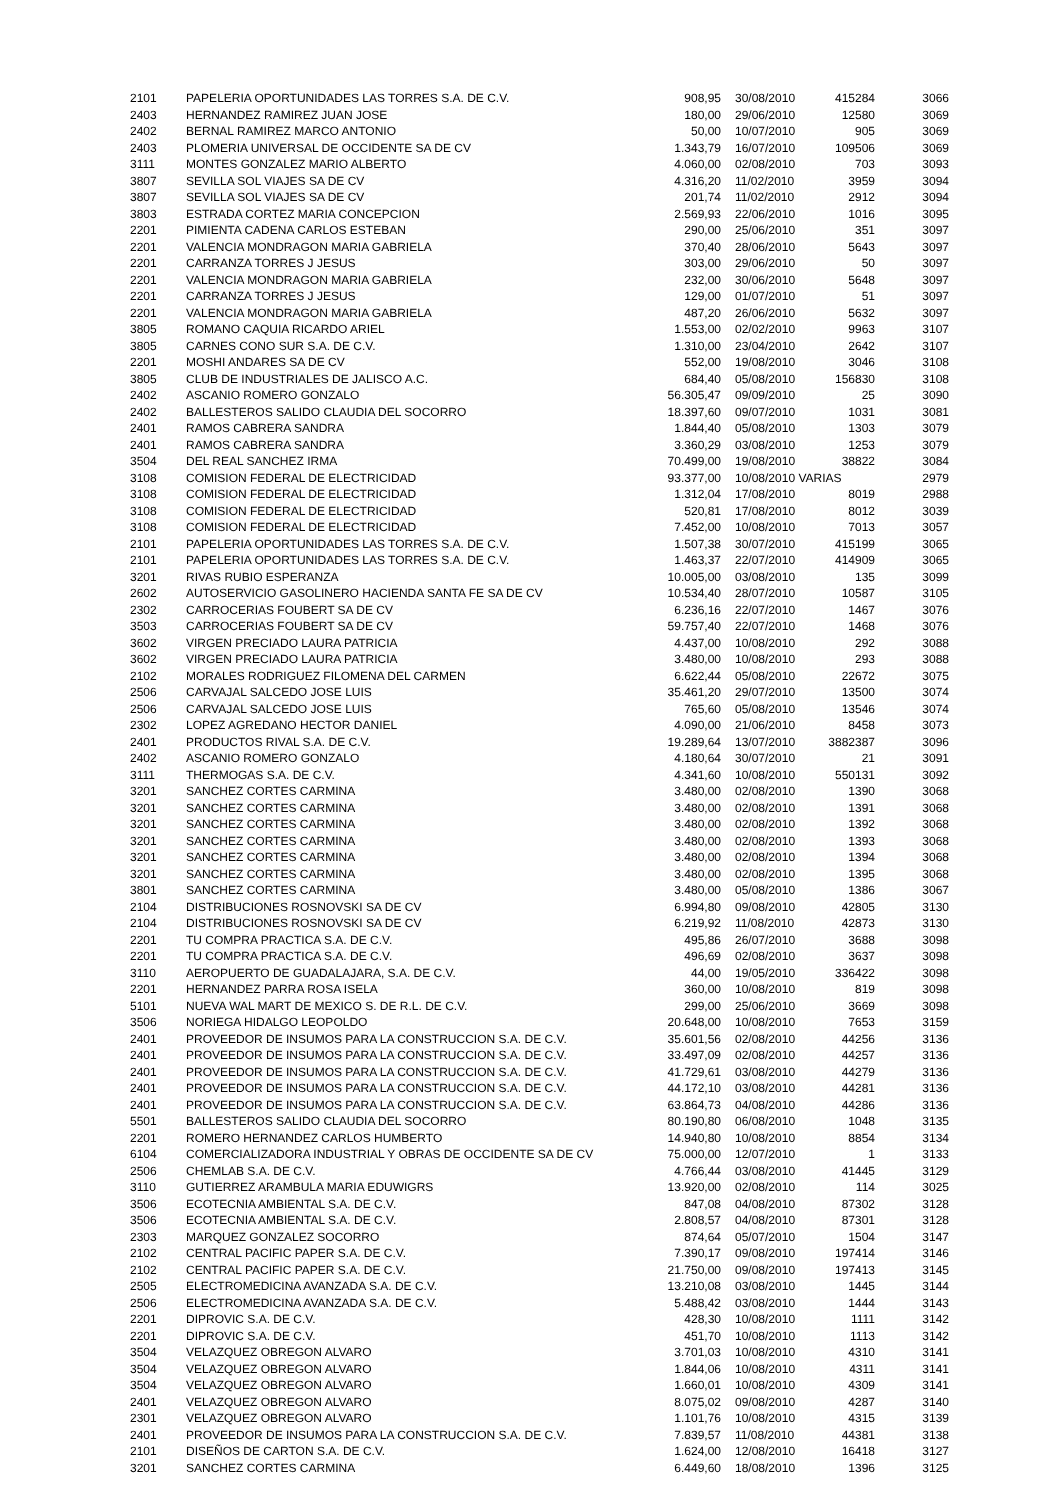| 2101 | PAPELERIA OPORTUNIDADES LAS TORRES S.A. DE C.V. | 908,95 | 30/08/2010 | 415284 | 3066 |
| 2403 | HERNANDEZ RAMIREZ JUAN JOSE | 180,00 | 29/06/2010 | 12580 | 3069 |
| 2402 | BERNAL RAMIREZ MARCO ANTONIO | 50,00 | 10/07/2010 | 905 | 3069 |
| 2403 | PLOMERIA UNIVERSAL DE OCCIDENTE SA DE CV | 1.343,79 | 16/07/2010 | 109506 | 3069 |
| 3111 | MONTES GONZALEZ MARIO ALBERTO | 4.060,00 | 02/08/2010 | 703 | 3093 |
| 3807 | SEVILLA SOL VIAJES SA DE CV | 4.316,20 | 11/02/2010 | 3959 | 3094 |
| 3807 | SEVILLA SOL VIAJES SA DE CV | 201,74 | 11/02/2010 | 2912 | 3094 |
| 3803 | ESTRADA CORTEZ MARIA CONCEPCION | 2.569,93 | 22/06/2010 | 1016 | 3095 |
| 2201 | PIMIENTA CADENA CARLOS ESTEBAN | 290,00 | 25/06/2010 | 351 | 3097 |
| 2201 | VALENCIA MONDRAGON MARIA GABRIELA | 370,40 | 28/06/2010 | 5643 | 3097 |
| 2201 | CARRANZA TORRES J JESUS | 303,00 | 29/06/2010 | 50 | 3097 |
| 2201 | VALENCIA MONDRAGON MARIA GABRIELA | 232,00 | 30/06/2010 | 5648 | 3097 |
| 2201 | CARRANZA TORRES J JESUS | 129,00 | 01/07/2010 | 51 | 3097 |
| 2201 | VALENCIA MONDRAGON MARIA GABRIELA | 487,20 | 26/06/2010 | 5632 | 3097 |
| 3805 | ROMANO CAQUIA RICARDO ARIEL | 1.553,00 | 02/02/2010 | 9963 | 3107 |
| 3805 | CARNES CONO SUR S.A. DE C.V. | 1.310,00 | 23/04/2010 | 2642 | 3107 |
| 2201 | MOSHI ANDARES SA DE CV | 552,00 | 19/08/2010 | 3046 | 3108 |
| 3805 | CLUB DE INDUSTRIALES DE JALISCO A.C. | 684,40 | 05/08/2010 | 156830 | 3108 |
| 2402 | ASCANIO ROMERO GONZALO | 56.305,47 | 09/09/2010 | 25 | 3090 |
| 2402 | BALLESTEROS SALIDO CLAUDIA DEL SOCORRO | 18.397,60 | 09/07/2010 | 1031 | 3081 |
| 2401 | RAMOS CABRERA SANDRA | 1.844,40 | 05/08/2010 | 1303 | 3079 |
| 2401 | RAMOS CABRERA SANDRA | 3.360,29 | 03/08/2010 | 1253 | 3079 |
| 3504 | DEL REAL SANCHEZ IRMA | 70.499,00 | 19/08/2010 | 38822 | 3084 |
| 3108 | COMISION FEDERAL DE ELECTRICIDAD | 93.377,00 | 10/08/2010 VARIAS | | 2979 |
| 3108 | COMISION FEDERAL DE ELECTRICIDAD | 1.312,04 | 17/08/2010 | 8019 | 2988 |
| 3108 | COMISION FEDERAL DE ELECTRICIDAD | 520,81 | 17/08/2010 | 8012 | 3039 |
| 3108 | COMISION FEDERAL DE ELECTRICIDAD | 7.452,00 | 10/08/2010 | 7013 | 3057 |
| 2101 | PAPELERIA OPORTUNIDADES LAS TORRES S.A. DE C.V. | 1.507,38 | 30/07/2010 | 415199 | 3065 |
| 2101 | PAPELERIA OPORTUNIDADES LAS TORRES S.A. DE C.V. | 1.463,37 | 22/07/2010 | 414909 | 3065 |
| 3201 | RIVAS RUBIO ESPERANZA | 10.005,00 | 03/08/2010 | 135 | 3099 |
| 2602 | AUTOSERVICIO GASOLINERO HACIENDA SANTA FE SA DE CV | 10.534,40 | 28/07/2010 | 10587 | 3105 |
| 2302 | CARROCERIAS FOUBERT SA DE CV | 6.236,16 | 22/07/2010 | 1467 | 3076 |
| 3503 | CARROCERIAS FOUBERT SA DE CV | 59.757,40 | 22/07/2010 | 1468 | 3076 |
| 3602 | VIRGEN PRECIADO LAURA PATRICIA | 4.437,00 | 10/08/2010 | 292 | 3088 |
| 3602 | VIRGEN PRECIADO LAURA PATRICIA | 3.480,00 | 10/08/2010 | 293 | 3088 |
| 2102 | MORALES RODRIGUEZ FILOMENA DEL CARMEN | 6.622,44 | 05/08/2010 | 22672 | 3075 |
| 2506 | CARVAJAL SALCEDO JOSE LUIS | 35.461,20 | 29/07/2010 | 13500 | 3074 |
| 2506 | CARVAJAL SALCEDO JOSE LUIS | 765,60 | 05/08/2010 | 13546 | 3074 |
| 2302 | LOPEZ AGREDANO HECTOR DANIEL | 4.090,00 | 21/06/2010 | 8458 | 3073 |
| 2401 | PRODUCTOS RIVAL S.A. DE C.V. | 19.289,64 | 13/07/2010 | 3882387 | 3096 |
| 2402 | ASCANIO ROMERO GONZALO | 4.180,64 | 30/07/2010 | 21 | 3091 |
| 3111 | THERMOGAS S.A. DE C.V. | 4.341,60 | 10/08/2010 | 550131 | 3092 |
| 3201 | SANCHEZ CORTES CARMINA | 3.480,00 | 02/08/2010 | 1390 | 3068 |
| 3201 | SANCHEZ CORTES CARMINA | 3.480,00 | 02/08/2010 | 1391 | 3068 |
| 3201 | SANCHEZ CORTES CARMINA | 3.480,00 | 02/08/2010 | 1392 | 3068 |
| 3201 | SANCHEZ CORTES CARMINA | 3.480,00 | 02/08/2010 | 1393 | 3068 |
| 3201 | SANCHEZ CORTES CARMINA | 3.480,00 | 02/08/2010 | 1394 | 3068 |
| 3201 | SANCHEZ CORTES CARMINA | 3.480,00 | 02/08/2010 | 1395 | 3068 |
| 3801 | SANCHEZ CORTES CARMINA | 3.480,00 | 05/08/2010 | 1386 | 3067 |
| 2104 | DISTRIBUCIONES ROSNOVSKI SA DE CV | 6.994,80 | 09/08/2010 | 42805 | 3130 |
| 2104 | DISTRIBUCIONES ROSNOVSKI SA DE CV | 6.219,92 | 11/08/2010 | 42873 | 3130 |
| 2201 | TU COMPRA PRACTICA S.A. DE C.V. | 495,86 | 26/07/2010 | 3688 | 3098 |
| 2201 | TU COMPRA PRACTICA S.A. DE C.V. | 496,69 | 02/08/2010 | 3637 | 3098 |
| 3110 | AEROPUERTO DE GUADALAJARA, S.A. DE C.V. | 44,00 | 19/05/2010 | 336422 | 3098 |
| 2201 | HERNANDEZ PARRA ROSA ISELA | 360,00 | 10/08/2010 | 819 | 3098 |
| 5101 | NUEVA WAL MART DE MEXICO S. DE R.L. DE C.V. | 299,00 | 25/06/2010 | 3669 | 3098 |
| 3506 | NORIEGA HIDALGO LEOPOLDO | 20.648,00 | 10/08/2010 | 7653 | 3159 |
| 2401 | PROVEEDOR DE INSUMOS PARA LA CONSTRUCCION S.A. DE C.V. | 35.601,56 | 02/08/2010 | 44256 | 3136 |
| 2401 | PROVEEDOR DE INSUMOS PARA LA CONSTRUCCION S.A. DE C.V. | 33.497,09 | 02/08/2010 | 44257 | 3136 |
| 2401 | PROVEEDOR DE INSUMOS PARA LA CONSTRUCCION S.A. DE C.V. | 41.729,61 | 03/08/2010 | 44279 | 3136 |
| 2401 | PROVEEDOR DE INSUMOS PARA LA CONSTRUCCION S.A. DE C.V. | 44.172,10 | 03/08/2010 | 44281 | 3136 |
| 2401 | PROVEEDOR DE INSUMOS PARA LA CONSTRUCCION S.A. DE C.V. | 63.864,73 | 04/08/2010 | 44286 | 3136 |
| 5501 | BALLESTEROS SALIDO CLAUDIA DEL SOCORRO | 80.190,80 | 06/08/2010 | 1048 | 3135 |
| 2201 | ROMERO HERNANDEZ CARLOS HUMBERTO | 14.940,80 | 10/08/2010 | 8854 | 3134 |
| 6104 | COMERCIALIZADORA INDUSTRIAL Y OBRAS DE OCCIDENTE SA DE CV | 75.000,00 | 12/07/2010 | 1 | 3133 |
| 2506 | CHEMLAB S.A. DE C.V. | 4.766,44 | 03/08/2010 | 41445 | 3129 |
| 3110 | GUTIERREZ ARAMBULA MARIA EDUWIGRS | 13.920,00 | 02/08/2010 | 114 | 3025 |
| 3506 | ECOTECNIA AMBIENTAL S.A. DE C.V. | 847,08 | 04/08/2010 | 87302 | 3128 |
| 3506 | ECOTECNIA AMBIENTAL S.A. DE C.V. | 2.808,57 | 04/08/2010 | 87301 | 3128 |
| 2303 | MARQUEZ GONZALEZ SOCORRO | 874,64 | 05/07/2010 | 1504 | 3147 |
| 2102 | CENTRAL PACIFIC PAPER S.A. DE C.V. | 7.390,17 | 09/08/2010 | 197414 | 3146 |
| 2102 | CENTRAL PACIFIC PAPER S.A. DE C.V. | 21.750,00 | 09/08/2010 | 197413 | 3145 |
| 2505 | ELECTROMEDICINA AVANZADA S.A. DE C.V. | 13.210,08 | 03/08/2010 | 1445 | 3144 |
| 2506 | ELECTROMEDICINA AVANZADA S.A. DE C.V. | 5.488,42 | 03/08/2010 | 1444 | 3143 |
| 2201 | DIPROVIC S.A. DE C.V. | 428,30 | 10/08/2010 | 1111 | 3142 |
| 2201 | DIPROVIC S.A. DE C.V. | 451,70 | 10/08/2010 | 1113 | 3142 |
| 3504 | VELAZQUEZ OBREGON ALVARO | 3.701,03 | 10/08/2010 | 4310 | 3141 |
| 3504 | VELAZQUEZ OBREGON ALVARO | 1.844,06 | 10/08/2010 | 4311 | 3141 |
| 3504 | VELAZQUEZ OBREGON ALVARO | 1.660,01 | 10/08/2010 | 4309 | 3141 |
| 2401 | VELAZQUEZ OBREGON ALVARO | 8.075,02 | 09/08/2010 | 4287 | 3140 |
| 2301 | VELAZQUEZ OBREGON ALVARO | 1.101,76 | 10/08/2010 | 4315 | 3139 |
| 2401 | PROVEEDOR DE INSUMOS PARA LA CONSTRUCCION S.A. DE C.V. | 7.839,57 | 11/08/2010 | 44381 | 3138 |
| 2101 | DISEÑOS DE CARTON S.A. DE C.V. | 1.624,00 | 12/08/2010 | 16418 | 3127 |
| 3201 | SANCHEZ CORTES CARMINA | 6.449,60 | 18/08/2010 | 1396 | 3125 |